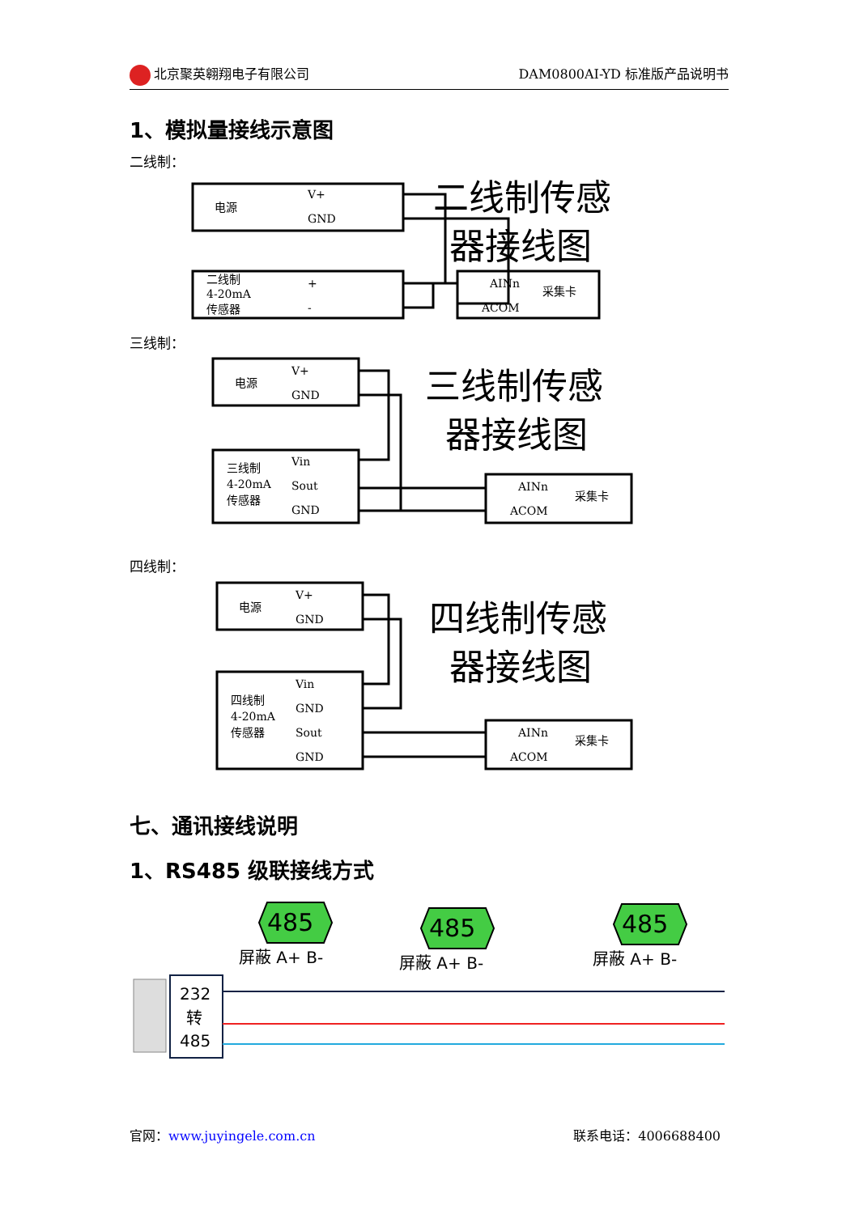北京聚英翱翔电子有限公司 DAM0800AI-YD 标准版产品说明书
1、模拟量接线示意图
二线制：
电源
V+
GND
二线制
4-20mA
传感器
+
-
AINn
ACOM
采集卡
二线制传感
器接线图
三线制：
电源
V+
GND
三线制
4-20mA
传感器
Vin
Sout
GND
AINn
ACOM
采集卡
三线制传感
器接线图
四线制：
电源
V+
GND
四线制
4-20mA
传感器
Vin
GND
Sout
GND
AINn
ACOM
采集卡
四线制传感
器接线图
七、通讯接线说明
1、RS485 级联接线方式
485
485
485
屏蔽 A+ B-
屏蔽 A+ B-
屏蔽 A+ B-
232
转
485
官网：www.juyingele.com.cn 联系电话：4006688400